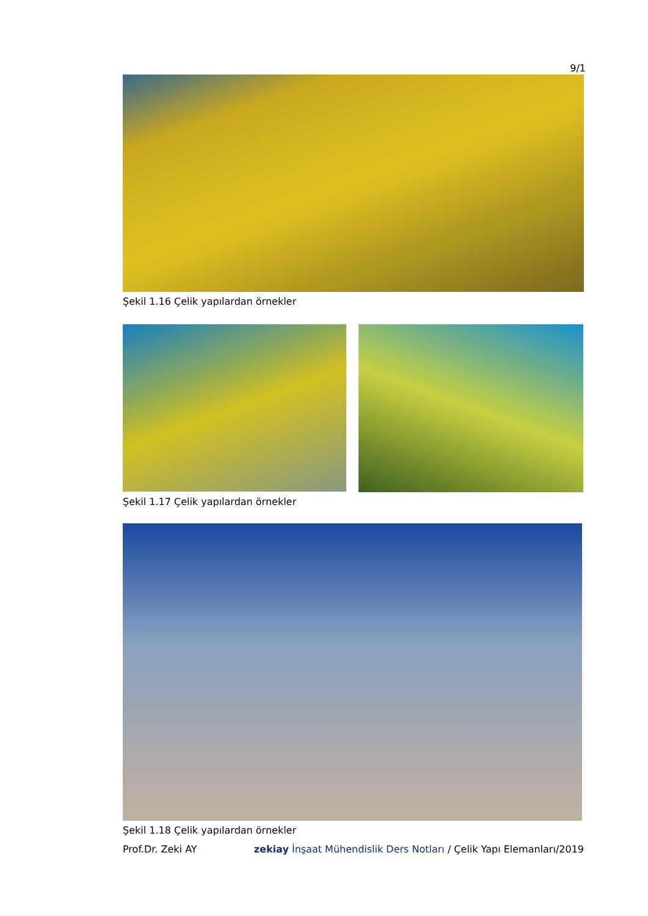9/1
Şekil 1.16 Çelik yapılardan örnekler
Şekil 1.17 Çelik yapılardan örnekler
Şekil 1.18 Çelik yapılardan örnekler
Prof.Dr. Zeki AY zekiay İnşaat Mühendislik Ders Notları / Çelik Yapı Elemanları/2019